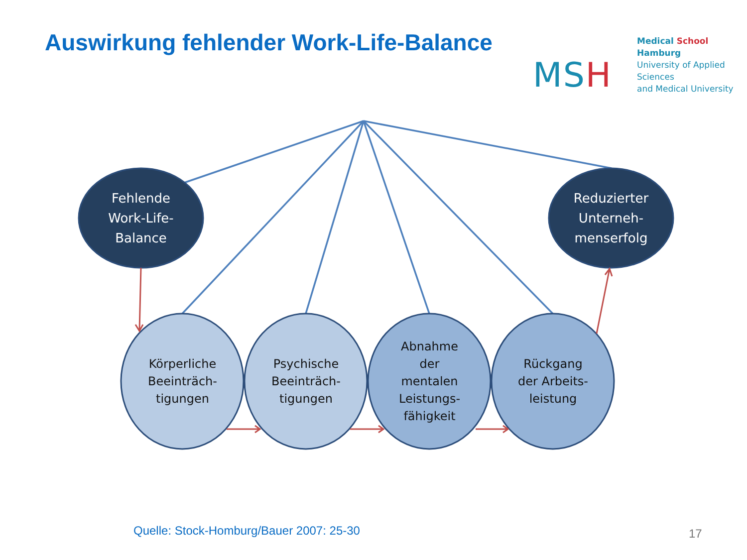Auswirkung fehlender Work-Life-Balance
MSH
Medical School Hamburg
University of Applied Sciences
and Medical University
Fehlende
Work-Life-
Balance
Reduzierter
Unterneh-
menserfolg
Körperliche
Beeinträch-
tigungen
Psychische
Beeinträch-
tigungen
Abnahme
der
mentalen
Leistungs-
fähigkeit
Rückgang
der Arbeits-
leistung
Quelle: Stock-Homburg/Bauer 2007: 25-30
17